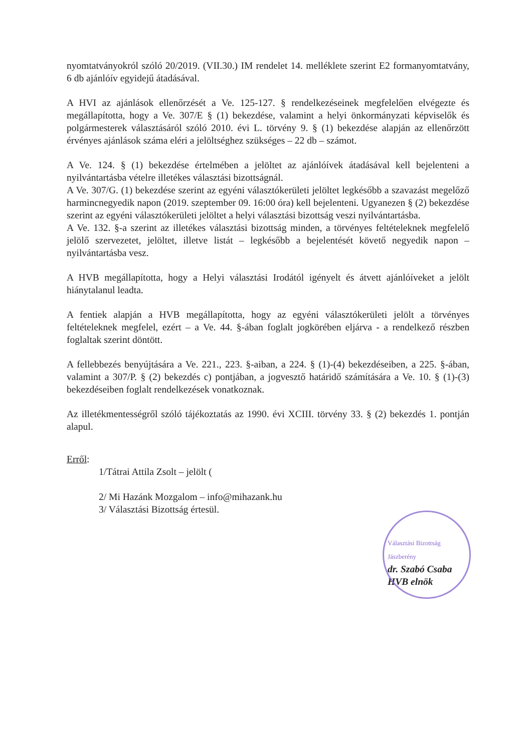nyomtatványokról szóló 20/2019. (VII.30.) IM rendelet 14. melléklete szerint E2 formanyomtatvány, 6 db ajánlóív egyidejű átadásával.
A HVI az ajánlások ellenőrzését a Ve. 125-127. § rendelkezéseinek megfelelően elvégezte és megállapította, hogy a Ve. 307/E § (1) bekezdése, valamint a helyi önkormányzati képviselők és polgármesterek választásáról szóló 2010. évi L. törvény 9. § (1) bekezdése alapján az ellenőrzött érvényes ajánlások száma eléri a jelöltséghez szükséges – 22 db – számot.
A Ve. 124. § (1) bekezdése értelmében a jelöltet az ajánlóívek átadásával kell bejelenteni a nyilvántartásba vételre illetékes választási bizottságnál.
A Ve. 307/G. (1) bekezdése szerint az egyéni választókerületi jelöltet legkésőbb a szavazást megelőző harmincnegyedik napon (2019. szeptember 09. 16:00 óra) kell bejelenteni. Ugyanezen § (2) bekezdése szerint az egyéni választókerületi jelöltet a helyi választási bizottság veszi nyilvántartásba.
A Ve. 132. §-a szerint az illetékes választási bizottság minden, a törvényes feltételeknek megfelelő jelölő szervezetet, jelöltet, illetve listát – legkésőbb a bejelentését követő negyedik napon – nyilvántartásba vesz.
A HVB megállapította, hogy a Helyi választási Irodától igényelt és átvett ajánlóíveket a jelölt hiánytalanul leadta.
A fentiek alapján a HVB megállapította, hogy az egyéni választókerületi jelölt a törvényes feltételeknek megfelel, ezért – a Ve. 44. §-ában foglalt jogkörében eljárva - a rendelkező részben foglaltak szerint döntött.
A fellebbezés benyújtására a Ve. 221., 223. §-aiban, a 224. § (1)-(4) bekezdéseiben, a 225. §-ában, valamint a 307/P. § (2) bekezdés c) pontjában, a jogvesztő határidő számítására a Ve. 10. § (1)-(3) bekezdéseiben foglalt rendelkezések vonatkoznak.
Az illetékmentességről szóló tájékoztatás az 1990. évi XCIII. törvény 33. § (2) bekezdés 1. pontján alapul.
Erről:
1/Tátrai Attila Zsolt – jelölt (
2/ Mi Hazánk Mozgalom – info@mihazank.hu
3/ Választási Bizottság értesül.
Választási Bizottság Jászberény
dr. Szabó Csaba
HVB elnök